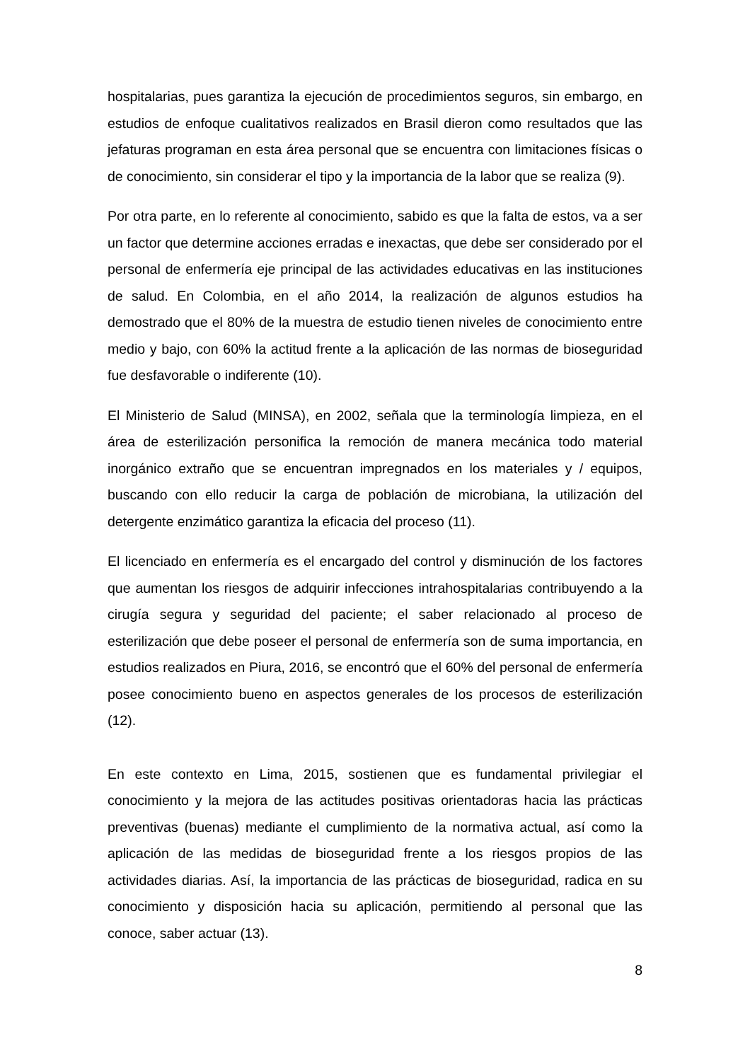hospitalarias, pues garantiza la ejecución de procedimientos seguros, sin embargo, en estudios de enfoque cualitativos realizados en Brasil dieron como resultados que las jefaturas programan en esta área personal que se encuentra con limitaciones físicas o de conocimiento, sin considerar el tipo y la importancia de la labor que se realiza (9).
Por otra parte, en lo referente al conocimiento, sabido es que la falta de estos, va a ser un factor que determine acciones erradas e inexactas, que debe ser considerado por el personal de enfermería eje principal de las actividades educativas en las instituciones de salud. En Colombia, en el año 2014, la realización de algunos estudios ha demostrado que el 80% de la muestra de estudio tienen niveles de conocimiento entre medio y bajo, con 60% la actitud frente a la aplicación de las normas de bioseguridad fue desfavorable o indiferente (10).
El Ministerio de Salud (MINSA), en 2002, señala que la terminología limpieza, en el área de esterilización personifica la remoción de manera mecánica todo material inorgánico extraño que se encuentran impregnados en los materiales y / equipos, buscando con ello reducir la carga de población de microbiana, la utilización del detergente enzimático garantiza la eficacia del proceso (11).
El licenciado en enfermería es el encargado del control y disminución de los factores que aumentan los riesgos de adquirir infecciones intrahospitalarias contribuyendo a la cirugía segura y seguridad del paciente; el saber relacionado al proceso de esterilización que debe poseer el personal de enfermería son de suma importancia, en estudios realizados en Piura, 2016, se encontró que el 60% del personal de enfermería posee conocimiento bueno en aspectos generales de los procesos de esterilización (12).
En este contexto en Lima, 2015, sostienen que es fundamental privilegiar el conocimiento y la mejora de las actitudes positivas orientadoras hacia las prácticas preventivas (buenas) mediante el cumplimiento de la normativa actual, así como la aplicación de las medidas de bioseguridad frente a los riesgos propios de las actividades diarias. Así, la importancia de las prácticas de bioseguridad, radica en su conocimiento y disposición hacia su aplicación, permitiendo al personal que las conoce, saber actuar (13).
8